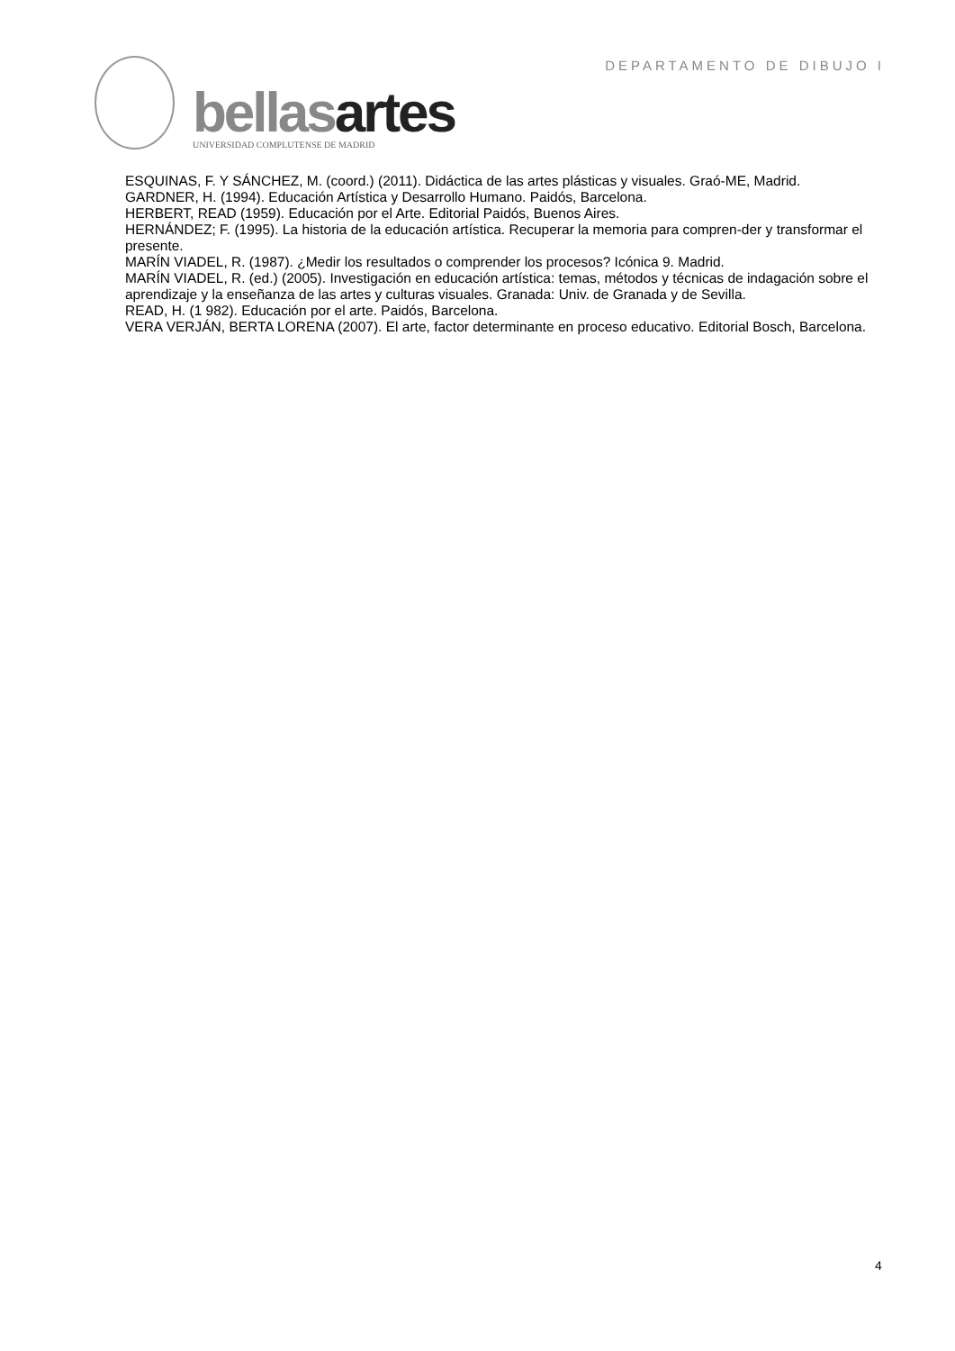DEPARTAMENTO DE DIBUJO I
bellasartes
UNIVERSIDAD COMPLUTENSE DE MADRID
ESQUINAS, F. Y SÁNCHEZ, M. (coord.) (2011). Didáctica de las artes plásticas y visuales. Graó-ME, Madrid.
GARDNER, H. (1994). Educación Artística y Desarrollo Humano. Paidós, Barcelona.
HERBERT, READ (1959). Educación por el Arte. Editorial Paidós, Buenos Aires.
HERNÁNDEZ; F. (1995). La historia de la educación artística. Recuperar la memoria para compren-der y transformar el presente.
MARÍN VIADEL, R. (1987). ¿Medir los resultados o comprender los procesos? Icónica 9. Madrid.
MARÍN VIADEL, R. (ed.) (2005). Investigación en educación artística: temas, métodos y técnicas de indagación sobre el aprendizaje y la enseñanza de las artes y culturas visuales. Granada: Univ. de Granada y de Sevilla.
READ, H. (1 982). Educación por el arte. Paidós, Barcelona.
VERA VERJÁN, BERTA LORENA (2007). El arte, factor determinante en proceso educativo. Editorial Bosch, Barcelona.
4